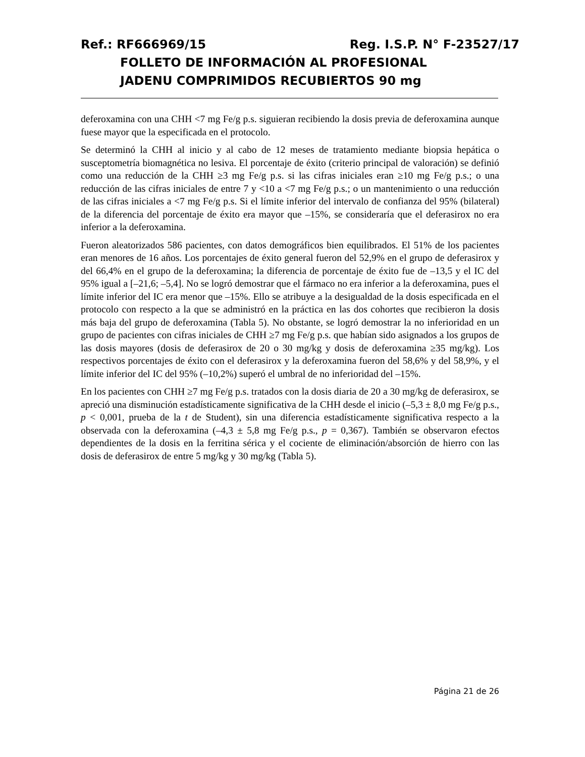Ref.: RF666969/15 Reg. I.S.P. N° F-23527/17
FOLLETO DE INFORMACIÓN AL PROFESIONAL
JADENU COMPRIMIDOS RECUBIERTOS 90 mg
deferoxamina con una CHH <7 mg Fe/g p.s. siguieran recibiendo la dosis previa de deferoxamina aunque fuese mayor que la especificada en el protocolo.
Se determinó la CHH al inicio y al cabo de 12 meses de tratamiento mediante biopsia hepática o susceptometría biomagnética no lesiva. El porcentaje de éxito (criterio principal de valoración) se definió como una reducción de la CHH ≥3 mg Fe/g p.s. si las cifras iniciales eran ≥10 mg Fe/g p.s.; o una reducción de las cifras iniciales de entre 7 y <10 a <7 mg Fe/g p.s.; o un mantenimiento o una reducción de las cifras iniciales a <7 mg Fe/g p.s. Si el límite inferior del intervalo de confianza del 95% (bilateral) de la diferencia del porcentaje de éxito era mayor que –15%, se consideraría que el deferasirox no era inferior a la deferoxamina.
Fueron aleatorizados 586 pacientes, con datos demográficos bien equilibrados. El 51% de los pacientes eran menores de 16 años. Los porcentajes de éxito general fueron del 52,9% en el grupo de deferasirox y del 66,4% en el grupo de la deferoxamina; la diferencia de porcentaje de éxito fue de –13,5 y el IC del 95% igual a [–21,6; –5,4]. No se logró demostrar que el fármaco no era inferior a la deferoxamina, pues el límite inferior del IC era menor que –15%. Ello se atribuye a la desigualdad de la dosis especificada en el protocolo con respecto a la que se administró en la práctica en las dos cohortes que recibieron la dosis más baja del grupo de deferoxamina (Tabla 5). No obstante, se logró demostrar la no inferioridad en un grupo de pacientes con cifras iniciales de CHH ≥7 mg Fe/g p.s. que habían sido asignados a los grupos de las dosis mayores (dosis de deferasirox de 20 o 30 mg/kg y dosis de deferoxamina ≥35 mg/kg). Los respectivos porcentajes de éxito con el deferasirox y la deferoxamina fueron del 58,6% y del 58,9%, y el límite inferior del IC del 95% (–10,2%) superó el umbral de no inferioridad del –15%.
En los pacientes con CHH ≥7 mg Fe/g p.s. tratados con la dosis diaria de 20 a 30 mg/kg de deferasirox, se apreció una disminución estadísticamente significativa de la CHH desde el inicio (–5,3 ± 8,0 mg Fe/g p.s., p < 0,001, prueba de la t de Student), sin una diferencia estadísticamente significativa respecto a la observada con la deferoxamina (–4,3 ± 5,8 mg Fe/g p.s., p = 0,367). También se observaron efectos dependientes de la dosis en la ferritina sérica y el cociente de eliminación/absorción de hierro con las dosis de deferasirox de entre 5 mg/kg y 30 mg/kg (Tabla 5).
Página 21 de 26